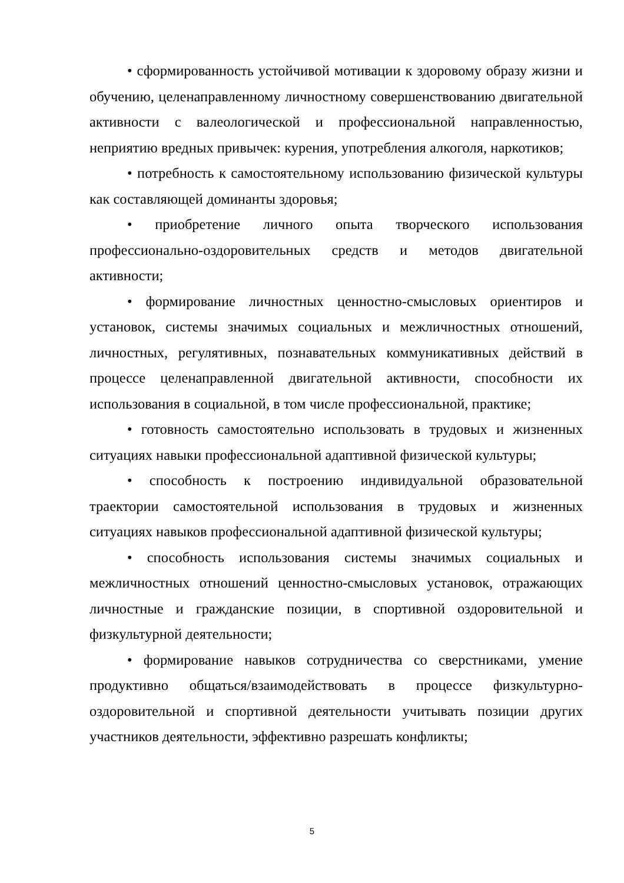• сформированность устойчивой мотивации к здоровому образу жизни и обучению, целенаправленному личностному совершенствованию двигательной активности с валеологической и профессиональной направленностью, неприятию вредных привычек: курения, употребления алкоголя, наркотиков;
• потребность к самостоятельному использованию физической культуры как составляющей доминанты здоровья;
• приобретение личного опыта творческого использования профессионально-оздоровительных средств и методов двигательной активности;
• формирование личностных ценностно-смысловых ориентиров и установок, системы значимых социальных и межличностных отношений, личностных, регулятивных, познавательных коммуникативных действий в процессе целенаправленной двигательной активности, способности их использования в социальной, в том числе профессиональной, практике;
• готовность самостоятельно использовать в трудовых и жизненных ситуациях навыки профессиональной адаптивной физической культуры;
• способность к построению индивидуальной образовательной траектории самостоятельной использования в трудовых и жизненных ситуациях навыков профессиональной адаптивной физической культуры;
• способность использования системы значимых социальных и межличностных отношений ценностно-смысловых установок, отражающих личностные и гражданские позиции, в спортивной оздоровительной и физкультурной деятельности;
• формирование навыков сотрудничества со сверстниками, умение продуктивно общаться/взаимодействовать в процессе физкультурно-оздоровительной и спортивной деятельности учитывать позиции других участников деятельности, эффективно разрешать конфликты;
5